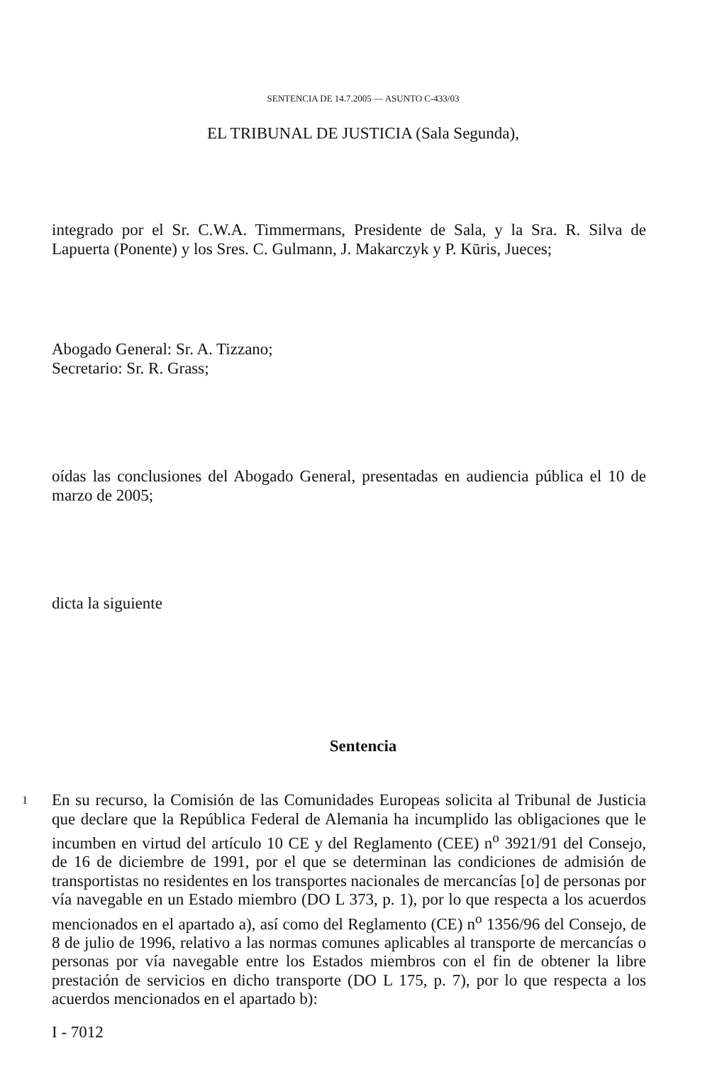SENTENCIA DE 14.7.2005 — ASUNTO C-433/03
EL TRIBUNAL DE JUSTICIA (Sala Segunda),
integrado por el Sr. C.W.A. Timmermans, Presidente de Sala, y la Sra. R. Silva de Lapuerta (Ponente) y los Sres. C. Gulmann, J. Makarczyk y P. Kūris, Jueces;
Abogado General: Sr. A. Tizzano;
Secretario: Sr. R. Grass;
oídas las conclusiones del Abogado General, presentadas en audiencia pública el 10 de marzo de 2005;
dicta la siguiente
Sentencia
1 En su recurso, la Comisión de las Comunidades Europeas solicita al Tribunal de Justicia que declare que la República Federal de Alemania ha incumplido las obligaciones que le incumben en virtud del artículo 10 CE y del Reglamento (CEE) n<sup>o</sup> 3921/91 del Consejo, de 16 de diciembre de 1991, por el que se determinan las condiciones de admisión de transportistas no residentes en los transportes nacionales de mercancías [o] de personas por vía navegable en un Estado miembro (DO L 373, p. 1), por lo que respecta a los acuerdos mencionados en el apartado a), así como del Reglamento (CE) n<sup>o</sup> 1356/96 del Consejo, de 8 de julio de 1996, relativo a las normas comunes aplicables al transporte de mercancías o personas por vía navegable entre los Estados miembros con el fin de obtener la libre prestación de servicios en dicho transporte (DO L 175, p. 7), por lo que respecta a los acuerdos mencionados en el apartado b):
I - 7012